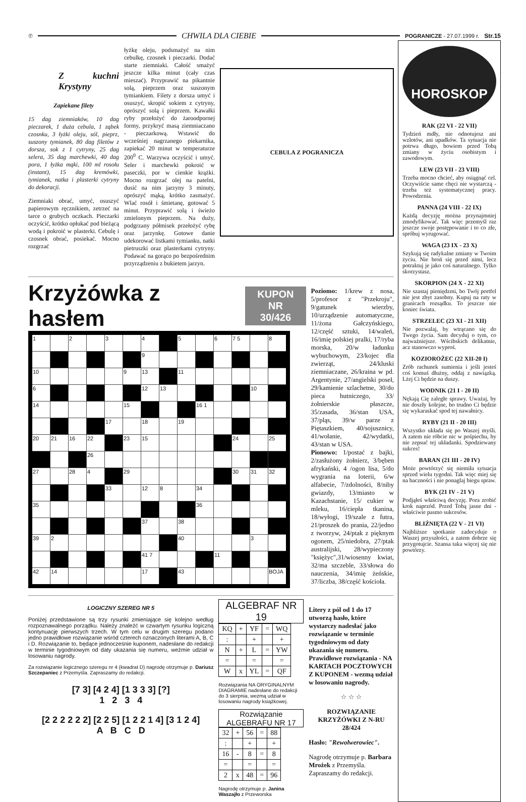℗ CHWILA DLA CIEBIE POGRANICZE - 27.07.1999 r. Str.15
Z kuchni Krystyny
Zapiekane filety
15 dag ziemniaków, 10 dag pieczarek, 1 duża cebula, 1 ząbek czosnku, 3 łyżki oleju, sól, pieprz, suszony tymianek, 80 dag filetów z dorsza, sok z 1 cytryny, 25 dag selera, 35 dag marchewki, 40 dag pora, 1 łyżka mąki, 100 ml rosołu (instant), 15 dag kremówki, tymianek, natka i plasterki cytryny do dekoracji.
Ziemniaki obrać, umyć, osuszyć papierowym ręcznikiem, zetrzeć na tarce o grubych oczkach. Pieczarki oczyścić, krótko opłukać pod bieżącą wodą i pokroić w plasterki. Cebulę i czosnek obrać, posiekać. Mocno rozgrzać
łyżkę oleju, podsmażyć na nim cebulkę, czosnek i pieczarki. Dodać starte ziemniaki. Całość smażyć jeszcze kilka minut (cały czas mieszać). Przyprawić na pikantnie solą, pieprzem oraz suszonym tymiankiem. Filety z dorsza umyć i osuszyć, skropić sokiem z cytryny, oprószyć solą i pieprzem. Kawałki ryby przełożyć do żaroodpornej formy, przykryć masą ziemniaczano - pieczarkową. Wstawić do wcześniej nagrzanego piekarnika, zapiekać 20 minut w temperaturze 200<sup>0</sup> C. Warzywa oczyścić i umyć. Seler i marchewki pokroić w paseczki, por w cienkie krążki. Mocno rozgrzać olej na patelni, dusić na nim jarzyny 3 minuty, oprószyć mąką, krótko zasmażyć. Wlać rosół i śmietanę, gotować 5 minut. Przyprawić solą i świeżo zmielonym pieprzem. Na duży, podgrzany półmisek przełożyć rybę oraz jarzynkę. Gotowe danie udekorować listkami tymianku, natki pietruszki oraz plasterkami cytryny. Podawać na gorąco po bezpośrednim przyrządzeniu z bukietem jarzyn.
CEBULA Z POGRANICZA
Krzyżówka z hasłem KUPON
NR 30/426
| 1 | | 2 | | 3 | | 4 | | 5 | | 6 | 7 5 | | 8 |
| | | | | | | 9 | | | | | | | |
| 10 | | | | | 9 | 13 | | 11 | | | | | |
| 6 | | | | | | 12 | 13 | | | | | 10 | |
| 14 | | | | | 15 | | | | 16 1 | | | | |
| | | | | 17 | | 18 | | 19 | | | | | |
| 20 | 21 | 16 | 22 | | 23 | 15 | | | | | 24 | | 25 |
| | | | 26 | | | | | | | | | | |
| 27 | | 28 | 4 | | 29 | | | | | | 30 | 31 | 32 |
| | | | | 33 | | 12 | 8 | | 34 | | | | |
| 35 | | | | | | | | | 36 | | | | |
| | | | | | | 37 | | 38 | | | | | |
| 39 | 2 | | | | | | | 40 | | | | 3 | |
| | | | | | | 41 7 | | | | 11 | | | |
| 42 | 14 | | | | | 17 | | 43 | | | | | BOJA |
Poziomo: 1/krew z nosa, 5/profesor z "Przekroju", 9/gatunek wierzby, 10/urządzenie automatyczne, 11/żona Gałczyńskiego, 12/część sztuki, 14/waleń, 16/imię polskiej pralki, 17/ryba morska, 20/w ładunku wybuchowym, 23/kojec dla zwierząt, 24/kluski ziemniaczane, 26/kraina w pd. Argentynie, 27/angielski poseł, 29/kamienie szlachetne, 30/do pieca hutniczego, 33/żołnierskie płaszcze, 35/zasada, 36/stan USA, 37/pląs, 39/w parze z Piętaszkiem, 40/sojusznicy, 41/wołanie, 42/wydatki, 43/stan w USA.
Pionowo: 1/postać z bajki, 2/zasłużony żołnierz, 3/bęben afrykański, 4 /ogon lisa, 5/do wygrania na loterii, 6/w alfabecie, 7/zdolności, 8/niby gwiazdy, 13/miasto w Kazachstanie, 15/ cukier w mleku, 16/ciepła tkanina, 18/wyłogi, 19/szale z futra, 21/proszek do prania, 22/jedno z tworzyw, 24/ptak z pięknym ogonem, 25/niedobra, 27/ptak australijski, 28/wypieczony "księżyc",31/wiosenny kwiat, 32/ma szczeble, 33/słowa do nauczenia, 34/imię żeńskie, 37/liczba, 38/część kościoła.
LOGICZNY SZEREG NR 5
Poniżej przedstawione są trzy rysunki zmieniające się kolejno według rozpoznawalnego porządku. Należy znaleźć w czwartym rysunku logiczną kontynuację pierwszych trzech. W tym celu w drugim szeregu podano jedno prawidłowe rozwiązanie wśród czterech oznaczonych literami A, B, C i D. Rozwiązanie to, będące jednocześnie kuponem, nadesłane do redakcji w terminie tygodniowym od daty ukazania się numeru, weźmie udział w losowaniu nagrody.
Za rozwiązanie logicznego szeregu nr 4 (kwadrat D) nagrodę otrzymuje p. Dariusz Szczepaniec z Przemyśla. Zapraszamy do redakcji.
[7 3] [4 2 4] [1 3 3 3] [?]
1 2 3 4
[2 2 2 2 2 2] [2 2 5] [1 2 2 1 4] [3 1 2 4]
A B C D
ALGEBRAF NR 19
| KQ | + | YF | = | WQ |
| : | | + | | + |
| N | + | L | = | YW |
| = | | = | | = |
| W | x | YL | = | QF |
Rozwiązania NA ORYGINALNYM DIAGRAMIE nadesłane do redakcji do 3 sierpnia, wezmą udział w losowaniu nagrody książkowej.
Rozwiązanie ALGEBRAFU NR 17
| 32 | + | 56 | = | 88 |
| : | | + | | + |
| 16 | - | 8 | = | 8 |
| = | | = | | = |
| 2 | x | 48 | = | 96 |
Nagrodę otrzymuje p. Janina Waszajło z Przeworska
Litery z pól od 1 do 17 utworzą hasło, które wystarczy nadesłać jako rozwiązanie w terminie tygodniowym od daty ukazania się numeru. Prawidłowe rozwiązania - NA KARTACH POCZTOWYCH Z KUPONEM - wezmą udział w losowaniu nagrody.
☆ ☆ ☆
ROZWIĄZANIE KRZYŻÓWKI Z N-RU 28/424
Hasło: "Rewolwerowiec".
Nagrodę otrzymuje p. Barbara Mrożek z Przemyśla. Zapraszamy do redakcji.
HOROSKOP
RAK (22 VI - 22 VII)
Tydzień mdły, nie odnotujesz ani wzlotów, ani upadków. Ta sytuacja nie potrwa długo, bowiem przed Tobą zmiany w życiu osobistym i zawodowym.
LEW (23 VII - 23 VIII)
Trzeba mocno chcieć, aby osiągnąć cel. Oczywiście same chęci nie wystarczą - trzeba też systematycznej pracy. Powodzenia.
PANNA (24 VIII - 22 IX)
Każdą decyzję można przynajmniej zmodyfikować. Tak więc przemyśl raz jeszcze swoje postępowanie i to co złe, spróbuj wyrugować.
WAGA (23 IX - 23 X)
Szykują się radykalne zmiany w Twoim życiu. Nie broń się przed nimi, lecz potraktuj je jako coś naturalnego. Tylko skorzystasz.
SKORPION (24 X - 22 XI)
Nie szastaj pieniędzmi, bo Twój portfel nie jest zbyt zasobny. Kupuj na raty w granicach rozsądku. To jeszcze nie koniec świata.
STRZELEC (23 XI - 21 XII)
Nie pozwalaj, by wtrącano się do Twego życia. Sam decyduj o tym, co najważniejsze. Wścibskich delikatnie, acz stanowczo wyproś.
KOZIOROŻEC (22 XII-20 I)
Zrób rachunek sumienia i jeśli jesteś coś komuś dłużny, oddaj z nawiązką. Lżej Ci będzie na duszy.
WODNIK (21 I - 20 II)
Nękają Cię zaległe sprawy. Uważaj, by nie doszły kolejne, bo trudno Ci będzie się wykaraskać spod tej nawałnicy.
RYBY (21 II - 20 III)
Wszystko układa się po Waszej myśli. A zatem nie róbcie nic w pośpiechu, by nie zepsuć tej układanki. Spodziewany sukces!
BARAN (21 III - 20 IV)
Może powtórzyć się niemiła sytuacja sprzed wielu tygodni. Tak więc miej się na baczności i nie ponaglaj biegu spraw.
BYK (21 IV - 21 V)
Podjąłeś właściwą decyzję. Pora zrobić krok naprzód. Przed Tobą jasne dni - właściwie pasmo sukcesów.
BLIŹNIĘTA (22 V - 21 VI)
Najbliższe spotkanie zadecyduje o Waszej przyszłości, a zatem dobrze się przygotujcie. Szansa taka więcej się nie powtórzy.